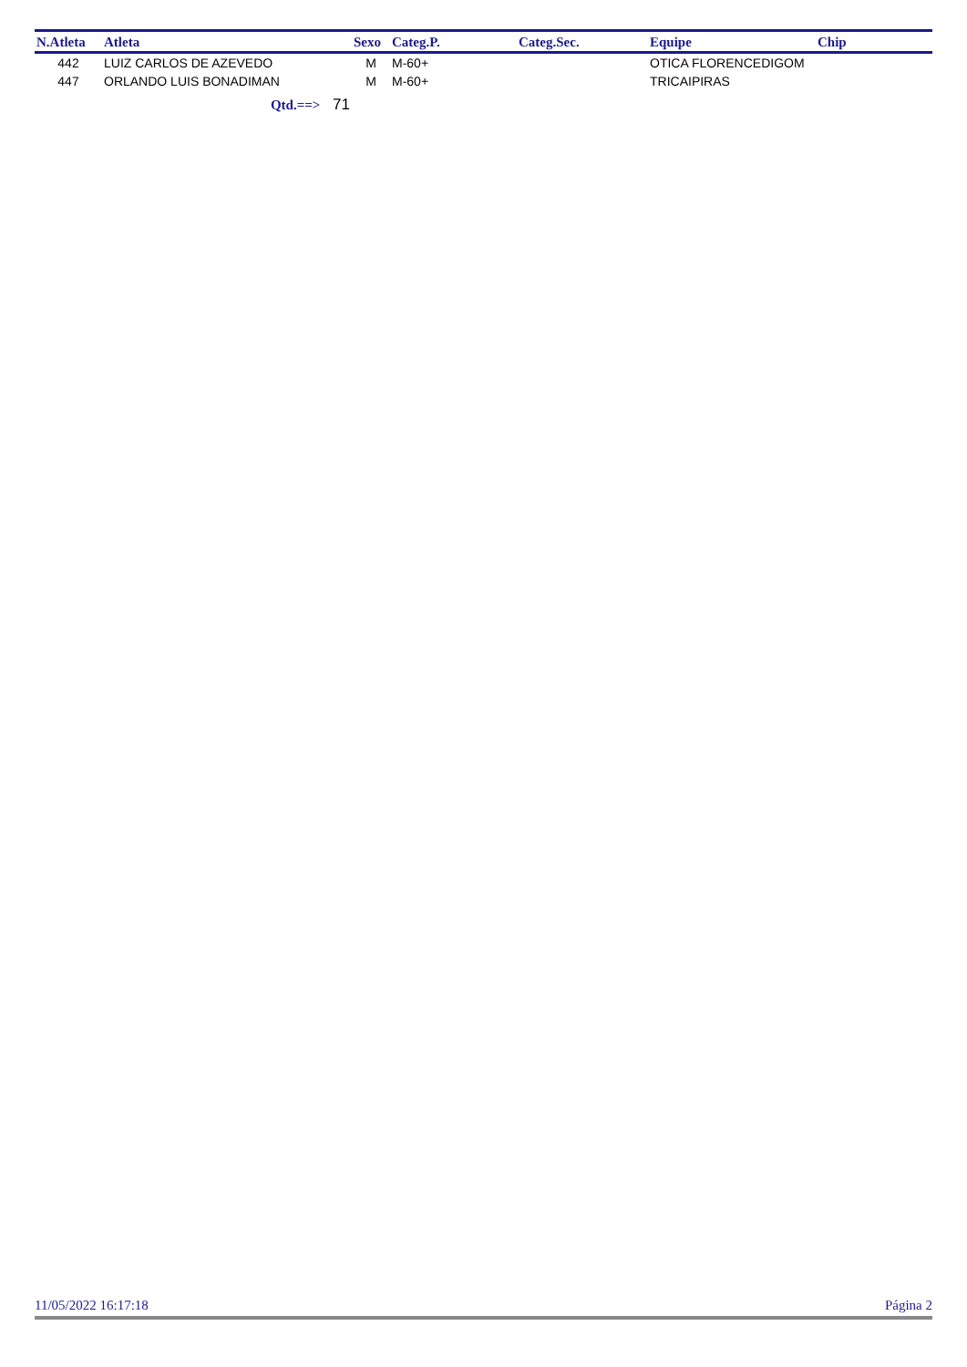| N.Atleta | Atleta | Sexo | Categ.P. | Categ.Sec. | Equipe | Chip |
| --- | --- | --- | --- | --- | --- | --- |
| 442 | LUIZ CARLOS DE AZEVEDO | M | M-60+ | | OTICA FLORENCEDIGOM | |
| 447 | ORLANDO LUIS BONADIMAN | M | M-60+ | | TRICAIPIRAS | |
| Qtd.==> 71 | | | | | | |
11/05/2022 16:17:18 Página 2